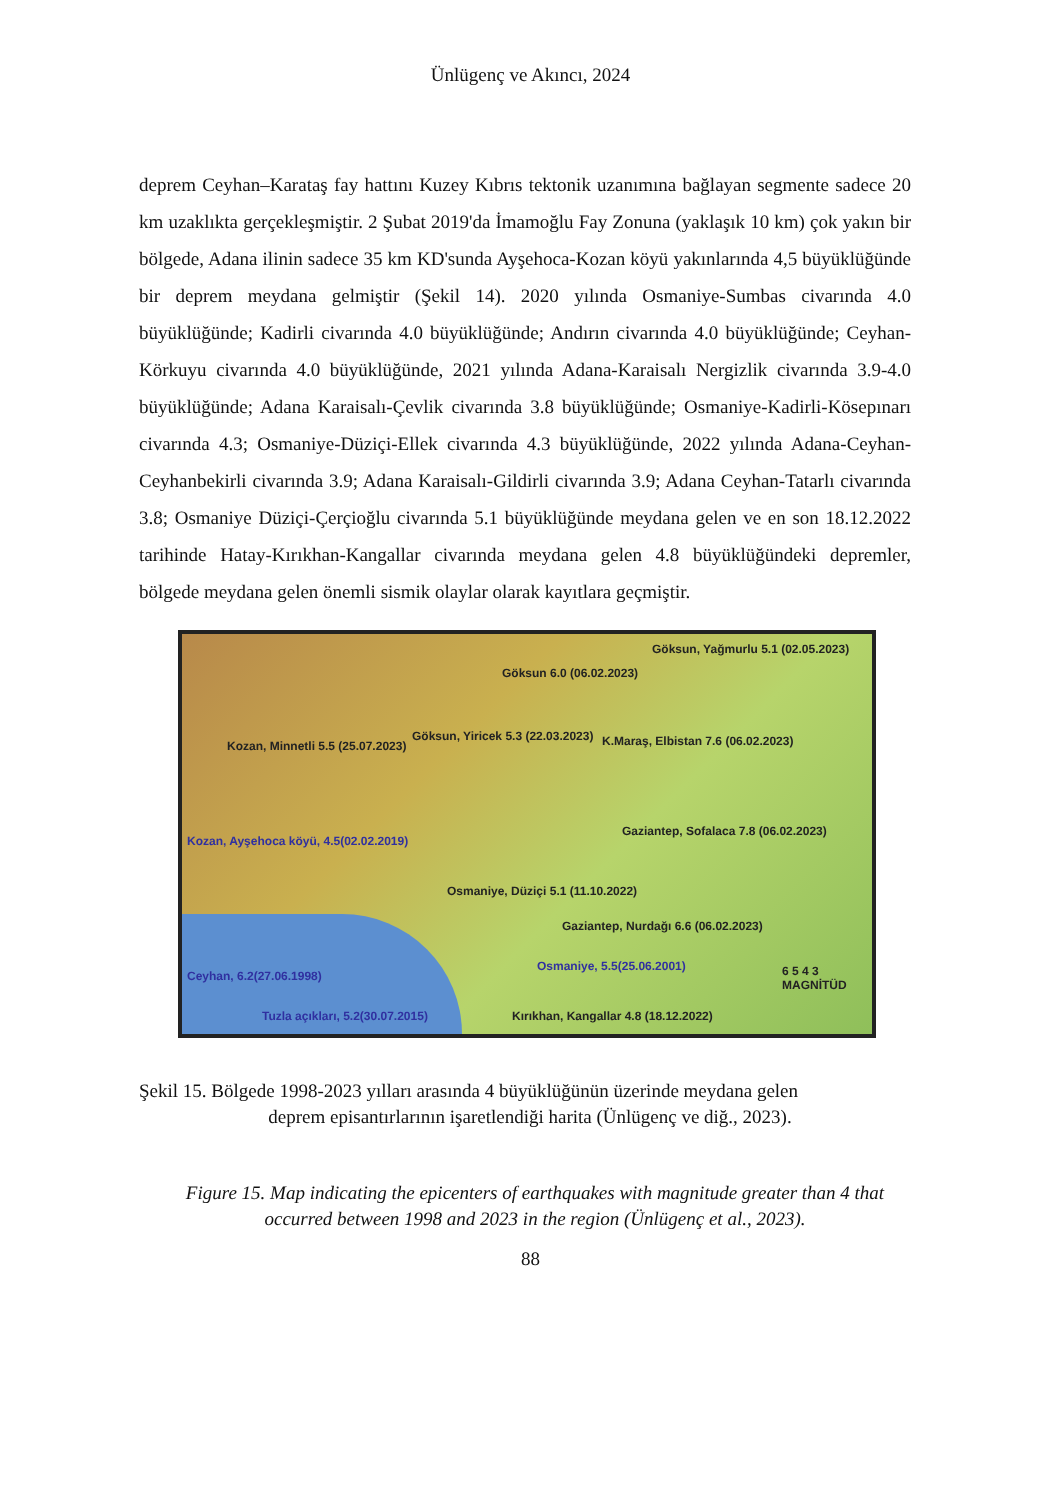Ünlügenç ve Akıncı, 2024
deprem Ceyhan–Karataş fay hattını Kuzey Kıbrıs tektonik uzanımına bağlayan segmente sadece 20 km uzaklıkta gerçekleşmiştir. 2 Şubat 2019'da İmamoğlu Fay Zonuna (yaklaşık 10 km) çok yakın bir bölgede, Adana ilinin sadece 35 km KD'sunda Ayşehoca-Kozan köyü yakınlarında 4,5 büyüklüğünde bir deprem meydana gelmiştir (Şekil 14). 2020 yılında Osmaniye-Sumbas civarında 4.0 büyüklüğünde; Kadirli civarında 4.0 büyüklüğünde; Andırın civarında 4.0 büyüklüğünde; Ceyhan-Körkuyu civarında 4.0 büyüklüğünde, 2021 yılında Adana-Karaisalı Nergizlik civarında 3.9-4.0 büyüklüğünde; Adana Karaisalı-Çevlik civarında 3.8 büyüklüğünde; Osmaniye-Kadirli-Kösepınarı civarında 4.3; Osmaniye-Düziçi-Ellek civarında 4.3 büyüklüğünde, 2022 yılında Adana-Ceyhan-Ceyhanbekirli civarında 3.9; Adana Karaisalı-Gildirli civarında 3.9; Adana Ceyhan-Tatarlı civarında 3.8; Osmaniye Düziçi-Çerçioğlu civarında 5.1 büyüklüğünde meydana gelen ve en son 18.12.2022 tarihinde Hatay-Kırıkhan-Kangallar civarında meydana gelen 4.8 büyüklüğündeki depremler, bölgede meydana gelen önemli sismik olaylar olarak kayıtlara geçmiştir.
Göksun, Yağmurlu 5.1 (02.05.2023)
Göksun 6.0 (06.02.2023)
Kozan, Minnetli 5.5 (25.07.2023)
Göksun, Yiricek 5.3 (22.03.2023) K.Maraş, Elbistan 7.6 (06.02.2023)
Kozan, Ayşehoca köyü, 4.5(02.02.2019)
Gaziantep, Sofalaca 7.8 (06.02.2023)
Osmaniye, Düziçi 5.1 (11.10.2022)
Gaziantep, Nurdağı 6.6 (06.02.2023)
Osmaniye, 5.5(25.06.2001)
Ceyhan, 6.2(27.06.1998)
Tuzla açıkları, 5.2(30.07.2015) Kırıkhan, Kangallar 4.8 (18.12.2022)
6 5 4 3 MAGNİTÜD
Şekil 15. Bölgede 1998-2023 yılları arasında 4 büyüklüğünün üzerinde meydana gelen
deprem episantırlarının işaretlendiği harita (Ünlügenç ve diğ., 2023).
Figure 15. Map indicating the epicenters of earthquakes with magnitude greater than 4 that occurred between 1998 and 2023 in the region (Ünlügenç et al., 2023).
88